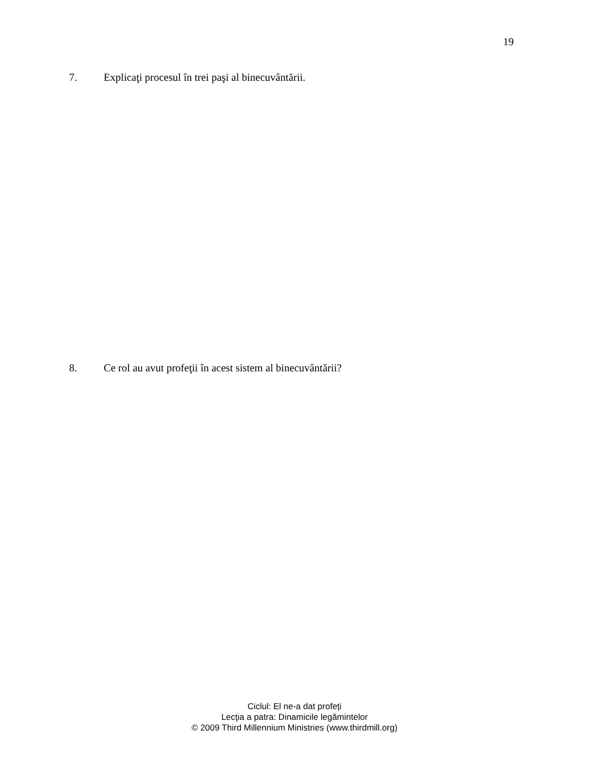19
7. Explicaţi procesul în trei paşi al binecuvântării.
8. Ce rol au avut profeţii în acest sistem al binecuvântării?
Ciclul: El ne-a dat profeți
Lecţia a patra: Dinamicile legămintelor
© 2009 Third Millennium Ministries (www.thirdmill.org)